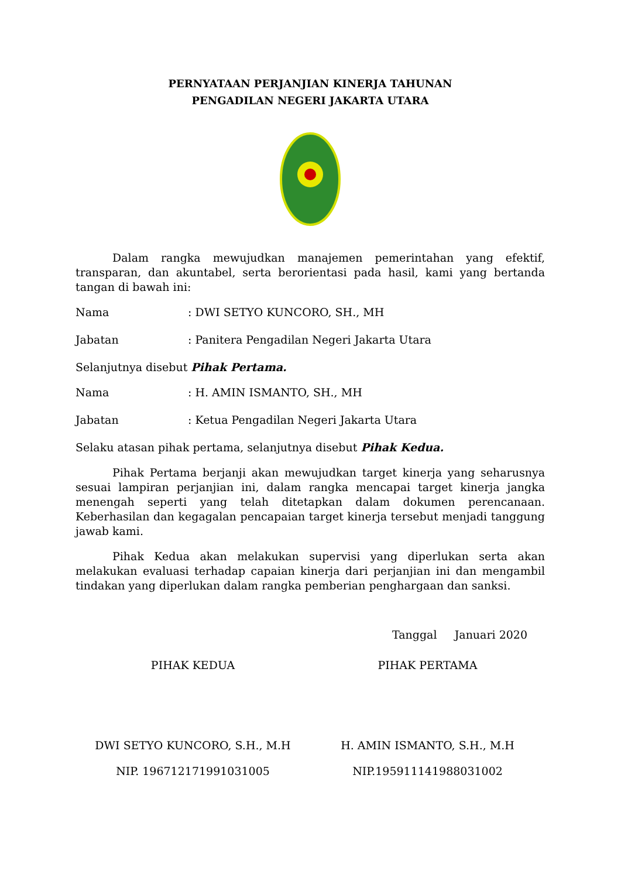PERNYATAAN PERJANJIAN KINERJA TAHUNAN
PENGADILAN NEGERI JAKARTA UTARA
Dalam rangka mewujudkan manajemen pemerintahan yang efektif, transparan, dan akuntabel, serta berorientasi pada hasil, kami yang bertanda tangan di bawah ini:
Nama: DWI SETYO KUNCORO, SH., MH
Jabatan: Panitera Pengadilan Negeri Jakarta Utara
Selanjutnya disebut Pihak Pertama.
Nama: H. AMIN ISMANTO, SH., MH
Jabatan: Ketua Pengadilan Negeri Jakarta Utara
Selaku atasan pihak pertama, selanjutnya disebut Pihak Kedua.
Pihak Pertama berjanji akan mewujudkan target kinerja yang seharusnya sesuai lampiran perjanjian ini, dalam rangka mencapai target kinerja jangka menengah seperti yang telah ditetapkan dalam dokumen perencanaan. Keberhasilan dan kegagalan pencapaian target kinerja tersebut menjadi tanggung jawab kami.
Pihak Kedua akan melakukan supervisi yang diperlukan serta akan melakukan evaluasi terhadap capaian kinerja dari perjanjian ini dan mengambil tindakan yang diperlukan dalam rangka pemberian penghargaan dan sanksi.
Tanggal Januari 2020
PIHAK KEDUA
DWI SETYO KUNCORO, S.H., M.H
NIP. 196712171991031005
PIHAK PERTAMA
H. AMIN ISMANTO, S.H., M.H
NIP.195911141988031002